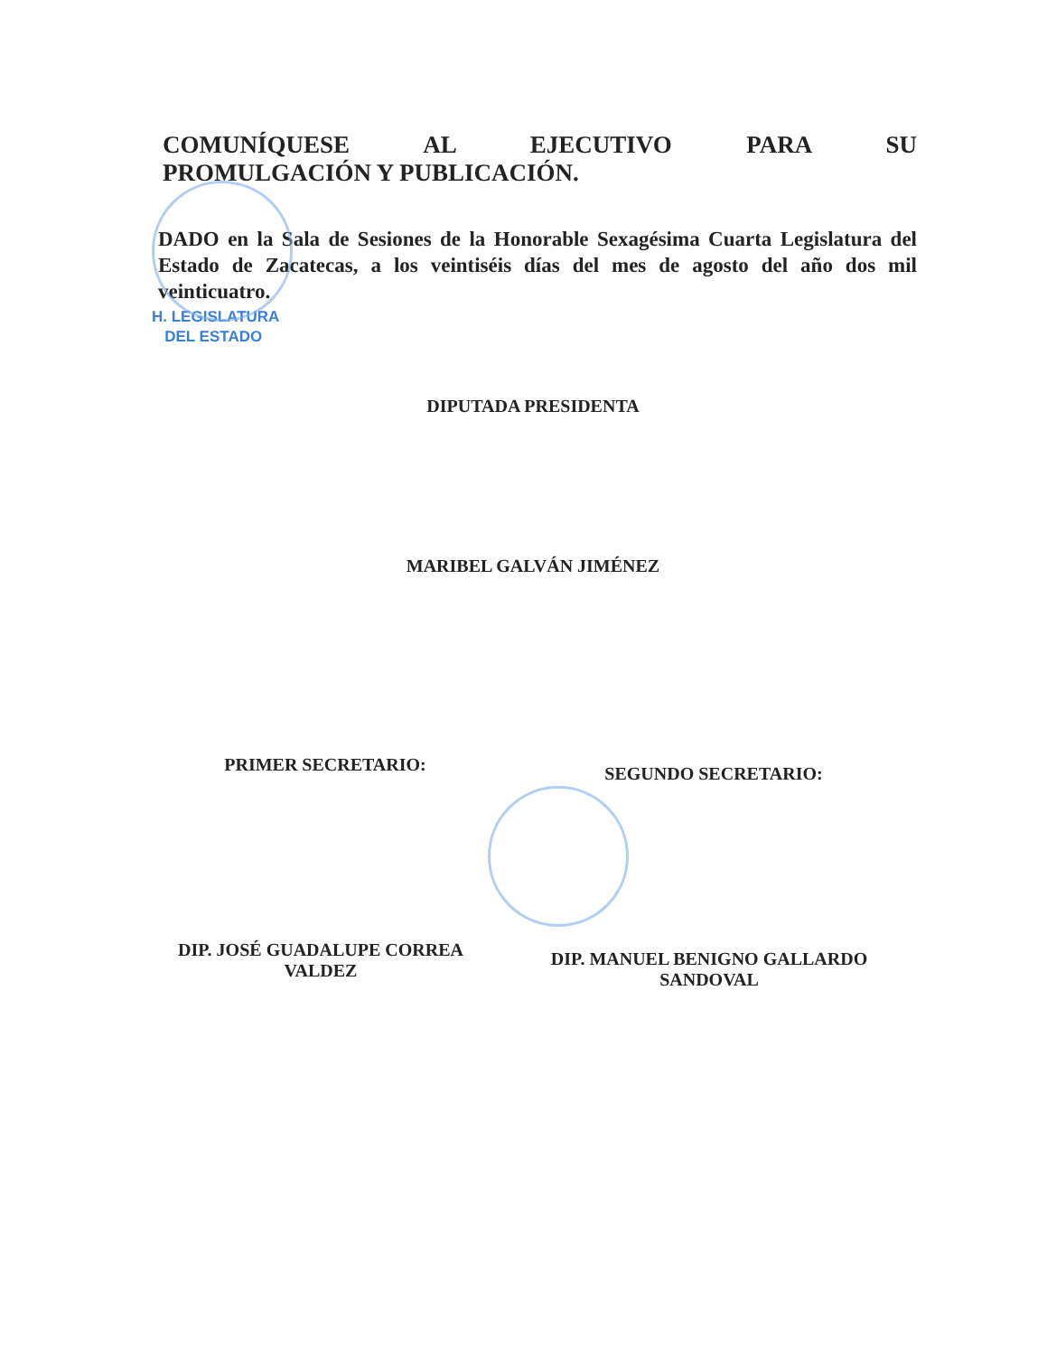COMUNÍQUESE AL EJECUTIVO PARA SU
PROMULGACIÓN Y PUBLICACIÓN.
DADO en la Sala de Sesiones de la Honorable Sexagésima Cuarta Legislatura del Estado de Zacatecas, a los veintiséis días del mes de agosto del año dos mil veinticuatro.
H. LEGISLATURA
DEL ESTADO
DIPUTADA PRESIDENTA
MARIBEL GALVÁN JIMÉNEZ
PRIMER SECRETARIO: SEGUNDO SECRETARIO:
DIP. JOSÉ GUADALUPE CORREA
VALDEZ
DIP. MANUEL BENIGNO GALLARDO
SANDOVAL